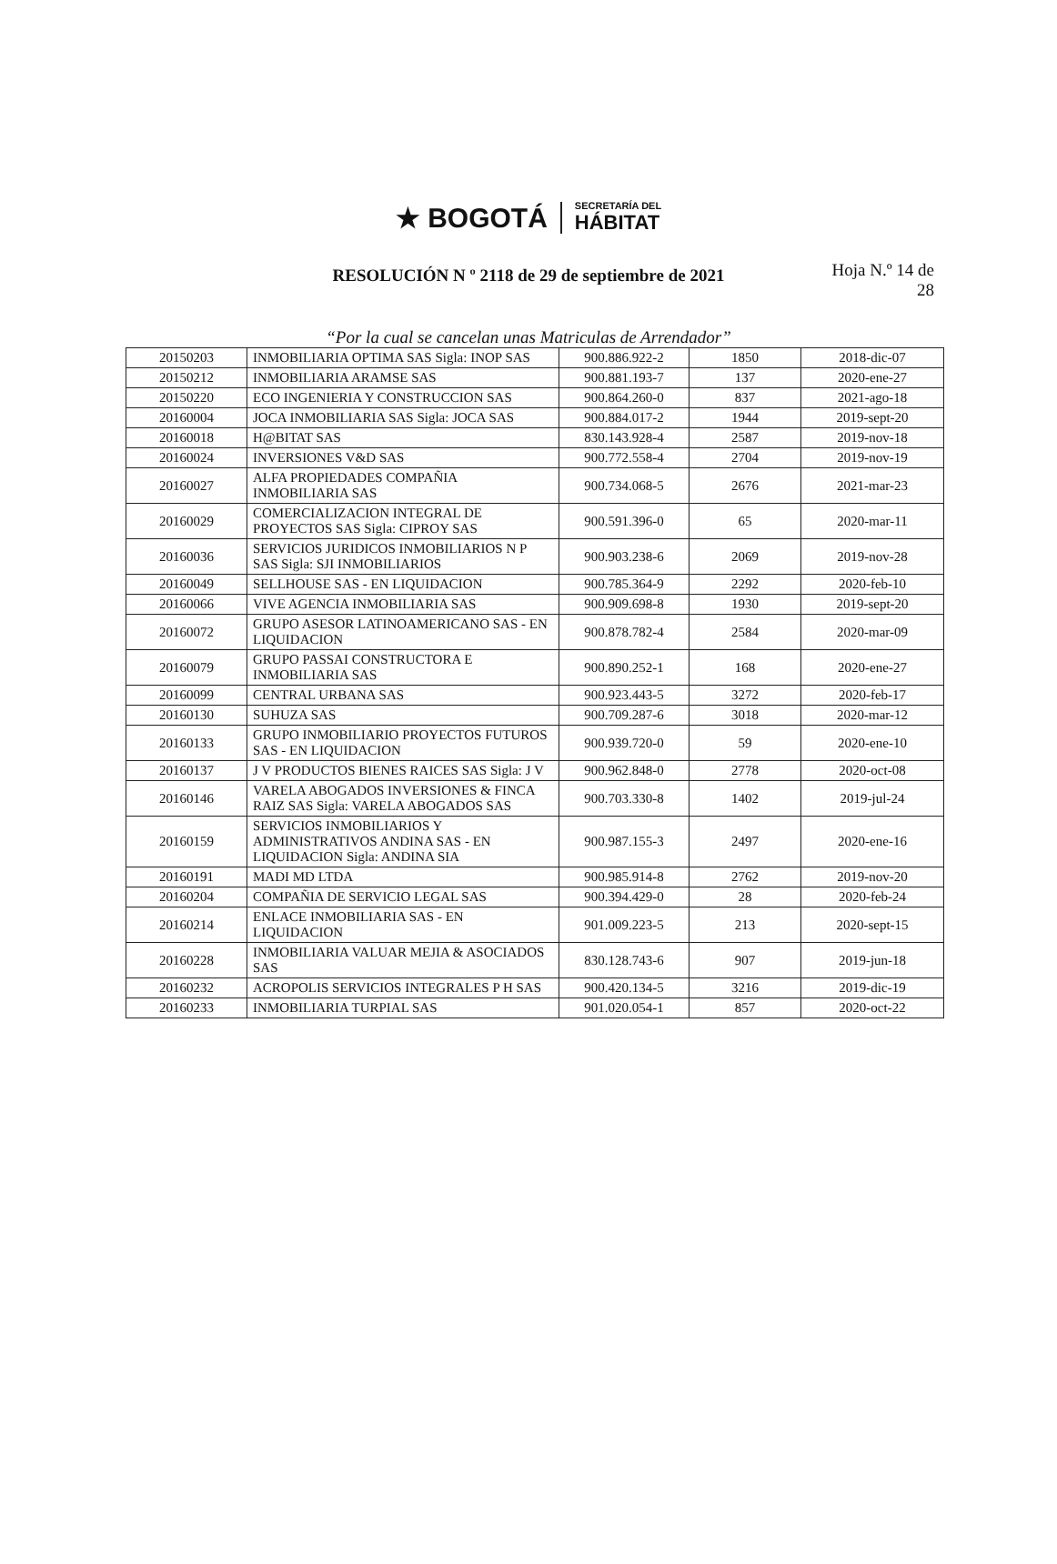★ BOGOTÁ
SECRETARÍA DEL HÁBITAT
RESOLUCIÓN N º 2118 de 29 de septiembre de 2021
Hoja N.º 14 de
28
“Por la cual se cancelan unas Matriculas de Arrendador”
| 20150203 | INMOBILIARIA OPTIMA SAS Sigla: INOP SAS | 900.886.922-2 | 1850 | 2018-dic-07 |
| 20150212 | INMOBILIARIA ARAMSE SAS | 900.881.193-7 | 137 | 2020-ene-27 |
| 20150220 | ECO INGENIERIA Y CONSTRUCCION SAS | 900.864.260-0 | 837 | 2021-ago-18 |
| 20160004 | JOCA INMOBILIARIA SAS Sigla: JOCA SAS | 900.884.017-2 | 1944 | 2019-sept-20 |
| 20160018 | H@BITAT SAS | 830.143.928-4 | 2587 | 2019-nov-18 |
| 20160024 | INVERSIONES V&D SAS | 900.772.558-4 | 2704 | 2019-nov-19 |
| 20160027 | ALFA PROPIEDADES COMPAÑIA INMOBILIARIA SAS | 900.734.068-5 | 2676 | 2021-mar-23 |
| 20160029 | COMERCIALIZACION INTEGRAL DE PROYECTOS SAS Sigla: CIPROY SAS | 900.591.396-0 | 65 | 2020-mar-11 |
| 20160036 | SERVICIOS JURIDICOS INMOBILIARIOS N P SAS Sigla: SJI INMOBILIARIOS | 900.903.238-6 | 2069 | 2019-nov-28 |
| 20160049 | SELLHOUSE SAS - EN LIQUIDACION | 900.785.364-9 | 2292 | 2020-feb-10 |
| 20160066 | VIVE AGENCIA INMOBILIARIA SAS | 900.909.698-8 | 1930 | 2019-sept-20 |
| 20160072 | GRUPO ASESOR LATINOAMERICANO SAS - EN LIQUIDACION | 900.878.782-4 | 2584 | 2020-mar-09 |
| 20160079 | GRUPO PASSAI CONSTRUCTORA E INMOBILIARIA SAS | 900.890.252-1 | 168 | 2020-ene-27 |
| 20160099 | CENTRAL URBANA SAS | 900.923.443-5 | 3272 | 2020-feb-17 |
| 20160130 | SUHUZA SAS | 900.709.287-6 | 3018 | 2020-mar-12 |
| 20160133 | GRUPO INMOBILIARIO PROYECTOS FUTUROS SAS - EN LIQUIDACION | 900.939.720-0 | 59 | 2020-ene-10 |
| 20160137 | J V PRODUCTOS BIENES RAICES SAS Sigla: J V | 900.962.848-0 | 2778 | 2020-oct-08 |
| 20160146 | VARELA ABOGADOS INVERSIONES & FINCA RAIZ SAS Sigla: VARELA ABOGADOS SAS | 900.703.330-8 | 1402 | 2019-jul-24 |
| 20160159 | SERVICIOS INMOBILIARIOS Y ADMINISTRATIVOS ANDINA SAS - EN LIQUIDACION Sigla: ANDINA SIA | 900.987.155-3 | 2497 | 2020-ene-16 |
| 20160191 | MADI MD LTDA | 900.985.914-8 | 2762 | 2019-nov-20 |
| 20160204 | COMPAÑIA DE SERVICIO LEGAL SAS | 900.394.429-0 | 28 | 2020-feb-24 |
| 20160214 | ENLACE INMOBILIARIA SAS - EN LIQUIDACION | 901.009.223-5 | 213 | 2020-sept-15 |
| 20160228 | INMOBILIARIA VALUAR MEJIA & ASOCIADOS SAS | 830.128.743-6 | 907 | 2019-jun-18 |
| 20160232 | ACROPOLIS SERVICIOS INTEGRALES P H SAS | 900.420.134-5 | 3216 | 2019-dic-19 |
| 20160233 | INMOBILIARIA TURPIAL SAS | 901.020.054-1 | 857 | 2020-oct-22 |